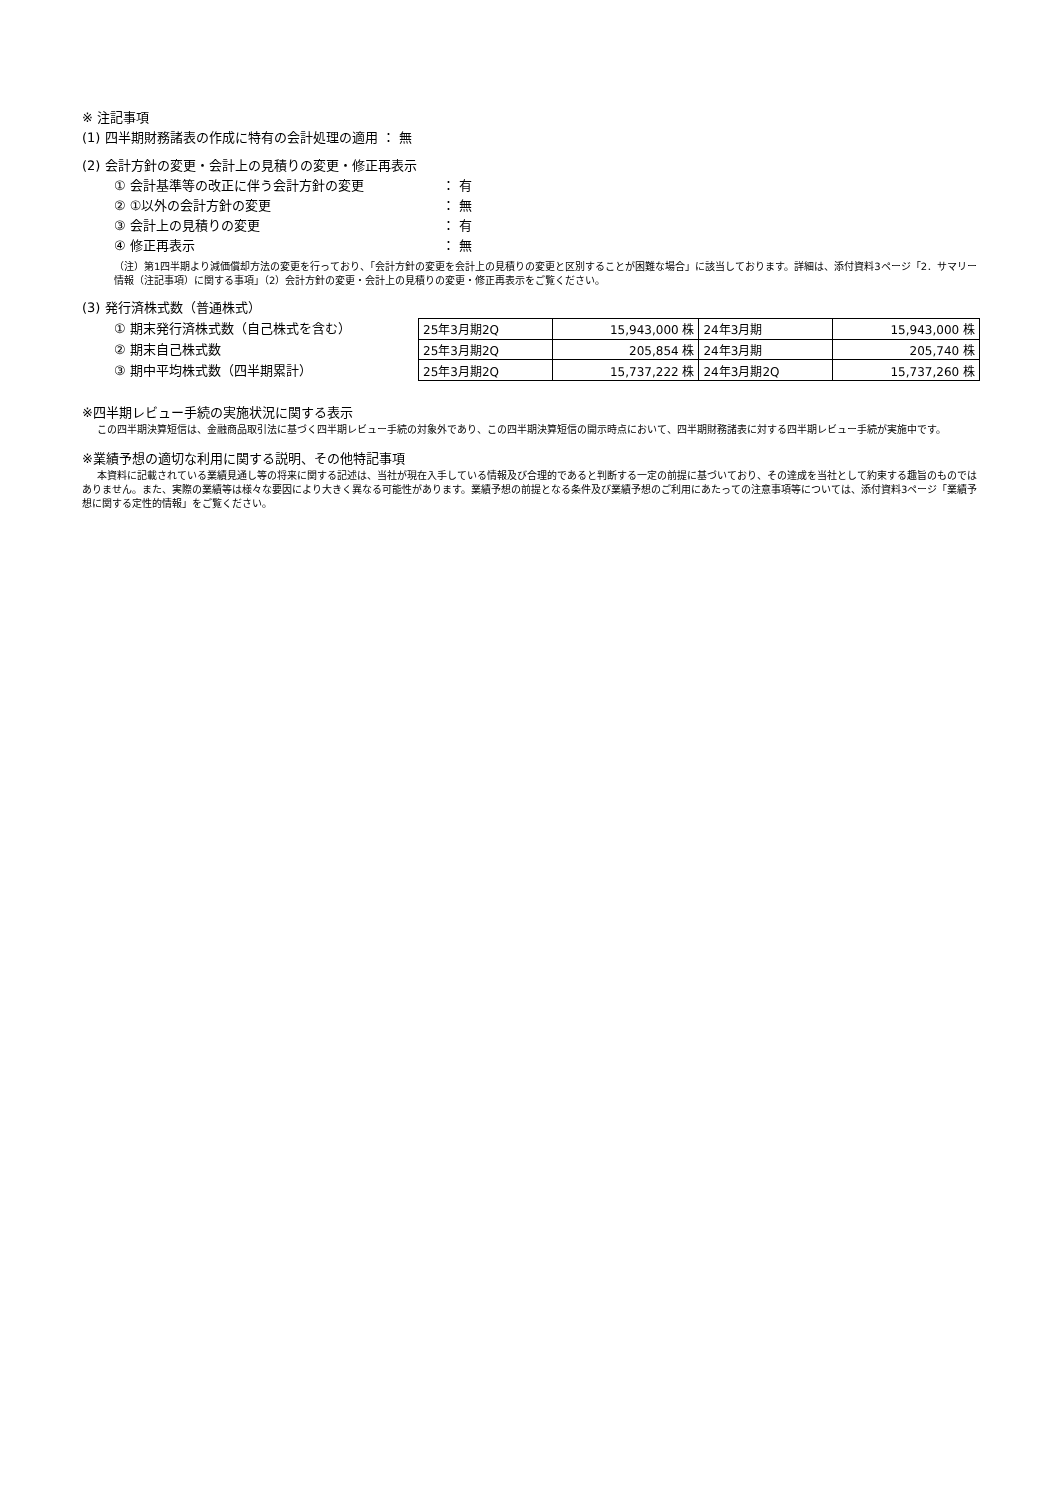※ 注記事項
(1) 四半期財務諸表の作成に特有の会計処理の適用 ： 無
(2) 会計方針の変更・会計上の見積りの変更・修正再表示
① 会計基準等の改正に伴う会計方針の変更 ： 有
② ①以外の会計方針の変更 ： 無
③ 会計上の見積りの変更 ： 有
④ 修正再表示 ： 無
（注）第1四半期より減価償却方法の変更を行っており、「会計方針の変更を会計上の見積りの変更と区別することが困難な場合」に該当しております。詳細は、添付資料3ページ「2．サマリー情報（注記事項）に関する事項」（2）会計方針の変更・会計上の見積りの変更・修正再表示をご覧ください。
(3) 発行済株式数（普通株式）
① 期末発行済株式数（自己株式を含む）
② 期末自己株式数
③ 期中平均株式数（四半期累計）
| 25年3月期2Q | 15,943,000 株 | 24年3月期 | 15,943,000 株 |
| 25年3月期2Q | 205,854 株 | 24年3月期 | 205,740 株 |
| 25年3月期2Q | 15,737,222 株 | 24年3月期2Q | 15,737,260 株 |
※四半期レビュー手続の実施状況に関する表示
この四半期決算短信は、金融商品取引法に基づく四半期レビュー手続の対象外であり、この四半期決算短信の開示時点において、四半期財務諸表に対する四半期レビュー手続が実施中です。
※業績予想の適切な利用に関する説明、その他特記事項
本資料に記載されている業績見通し等の将来に関する記述は、当社が現在入手している情報及び合理的であると判断する一定の前提に基づいており、その達成を当社として約束する趣旨のものではありません。また、実際の業績等は様々な要因により大きく異なる可能性があります。業績予想の前提となる条件及び業績予想のご利用にあたっての注意事項等については、添付資料3ページ「業績予想に関する定性的情報」をご覧ください。